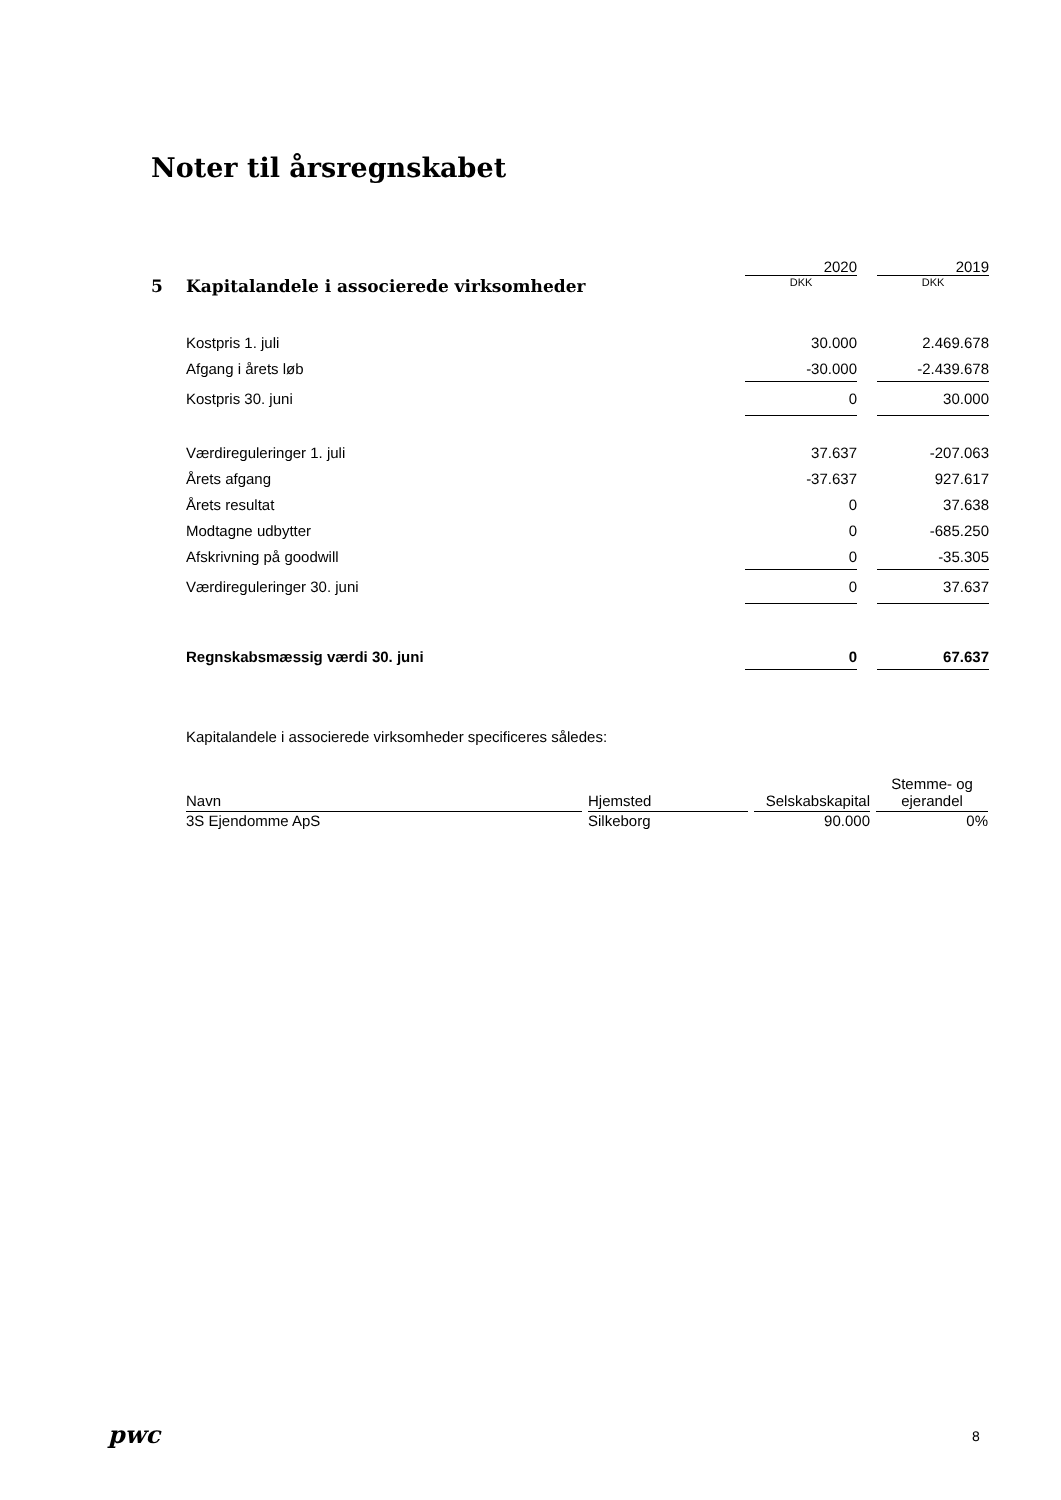Noter til årsregnskabet
| | | 2020 | | 2019 |
| 5 | Kapitalandele i associerede virksomheder | DKK | | DKK |
| | Kostpris 1. juli | 30.000 | | 2.469.678 |
| | Afgang i årets løb | -30.000 | | -2.439.678 |
| | Kostpris 30. juni | 0 | | 30.000 |
| | Værdireguleringer 1. juli | 37.637 | | -207.063 |
| | Årets afgang | -37.637 | | 927.617 |
| | Årets resultat | 0 | | 37.638 |
| | Modtagne udbytter | 0 | | -685.250 |
| | Afskrivning på goodwill | 0 | | -35.305 |
| | Værdireguleringer 30. juni | 0 | | 37.637 |
| | Regnskabsmæssig værdi 30. juni | 0 | | 67.637 |
Kapitalandele i associerede virksomheder specificeres således:
| Navn | | Hjemsted | | Selskabskapital | | Stemme- og ejerandel |
| --- | --- | --- | --- | --- | --- | --- |
| 3S Ejendomme ApS | | Silkeborg | | 90.000 | | 0% |
pwc 8